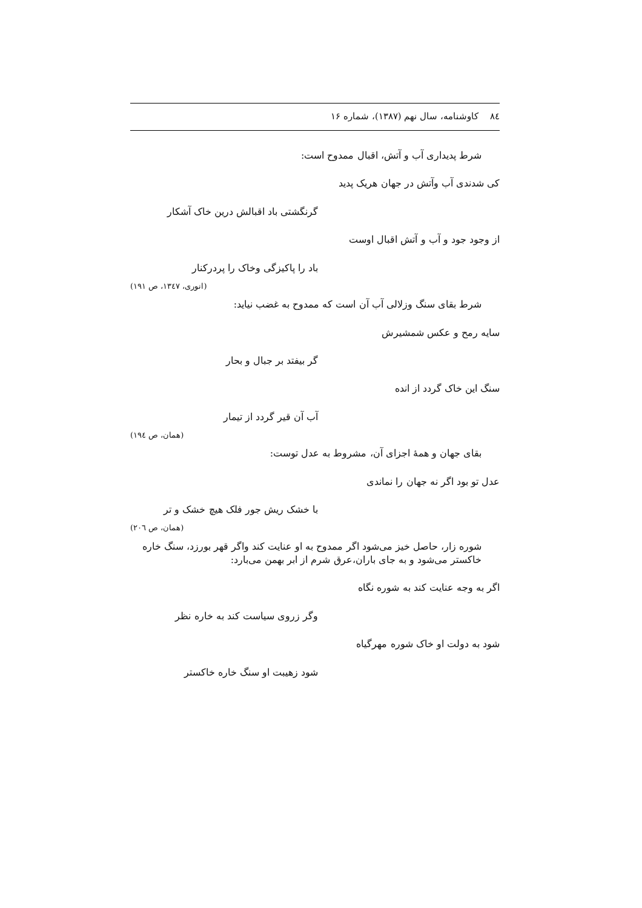۸٤ کاوشنامه، سال نهم (۱۳۸۷)، شماره ۱۶
شرط پدیداری آب و آتش، اقبال ممدوح است:
کی شدندی آب وآتش در جهان هریک پدید
گرنگشتی باد اقبالش درین خاک آشکار
از وجود جود و آب و آتش اقبال اوست
باد را پاکیزگی وخاک را پردرکنار
(انوری، ۱۳٤۷، ص ۱۹۱)
شرط بقای سنگ وزلالی آب آن است که ممدوح به غضب نیاید:
سایه رمح و عکس شمشیرش
گر بیفتد بر جبال و بحار
سنگ این خاک گردد از انده
آب آن قیر گردد از تیمار
(همان، ص ۱۹٤)
بقای جهان و همهٔ اجزای آن، مشروط به عدل توست:
عدل تو بود اگر نه جهان را نماندی
با خشک ریش جور فلک هیچ خشک و تر
(همان، ص ۲۰٦)
شوره زار، حاصل خیز می‌شود اگر ممدوح به او عنایت کند واگر قهر بورزد، سنگ خاره خاکستر می‌شود و به جای باران،عرق شرم از ابر بهمن می‌بارد:
اگر به وجه عنایت کند به شوره نگاه
وگر زروی سیاست کند به خاره نظر
شود به دولت او خاک شوره مهرگیاه
شود زهیبت او سنگ خاره خاکستر